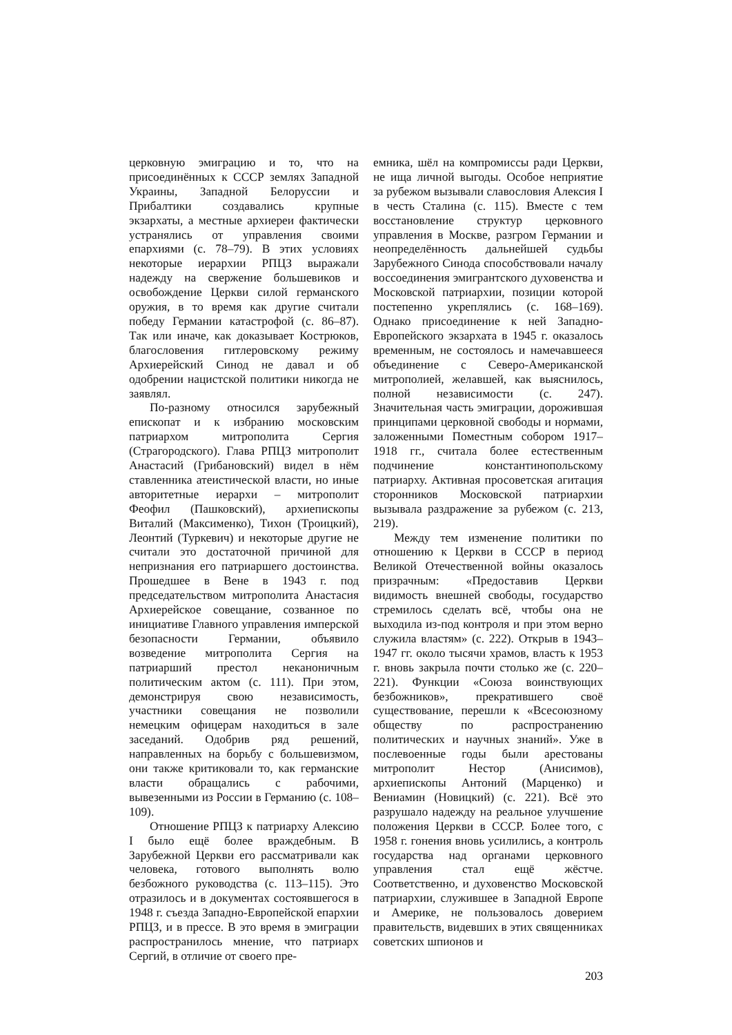церковную эмиграцию и то, что на присоединённых к СССР землях Западной Украины, Западной Белоруссии и Прибалтики создавались крупные экзархаты, а местные архиереи фактически устранялись от управления своими епархиями (с. 78–79). В этих условиях некоторые иерархии РПЦЗ выражали надежду на свержение большевиков и освобождение Церкви силой германского оружия, в то время как другие считали победу Германии катастрофой (с. 86–87). Так или иначе, как доказывает Кострюков, благословения гитлеровскому режиму Архиерейский Синод не давал и об одобрении нацистской политики никогда не заявлял.
По-разному относился зарубежный епископат и к избранию московским патриархом митрополита Сергия (Страгородского). Глава РПЦЗ митрополит Анастасий (Грибановский) видел в нём ставленника атеистической власти, но иные авторитетные иерархи – митрополит Феофил (Пашковский), архиепископы Виталий (Максименко), Тихон (Троицкий), Леонтий (Туркевич) и некоторые другие не считали это достаточной причиной для непризнания его патриаршего достоинства. Прошедшее в Вене в 1943 г. под председательством митрополита Анастасия Архиерейское совещание, созванное по инициативе Главного управления имперской безопасности Германии, объявило возведение митрополита Сергия на патриарший престол неканоничным политическим актом (с. 111). При этом, демонстрируя свою независимость, участники совещания не позволили немецким офицерам находиться в зале заседаний. Одобрив ряд решений, направленных на борьбу с большевизмом, они также критиковали то, как германские власти обращались с рабочими, вывезенными из России в Германию (с. 108–109).
Отношение РПЦЗ к патриарху Алексию I было ещё более враждебным. В Зарубежной Церкви его рассматривали как человека, готового выполнять волю безбожного руководства (с. 113–115). Это отразилось и в документах состоявшегося в 1948 г. съезда Западно-Европейской епархии РПЦЗ, и в прессе. В это время в эмиграции распространилось мнение, что патриарх Сергий, в отличие от своего пре-
емника, шёл на компромиссы ради Церкви, не ища личной выгоды. Особое неприятие за рубежом вызывали славословия Алексия I в честь Сталина (с. 115). Вместе с тем восстановление структур церковного управления в Москве, разгром Германии и неопределённость дальнейшей судьбы Зарубежного Синода способствовали началу воссоединения эмигрантского духовенства и Московской патриархии, позиции которой постепенно укреплялись (с. 168–169). Однако присоединение к ней Западно-Европейского экзархата в 1945 г. оказалось временным, не состоялось и намечавшееся объединение с Северо-Американской митрополией, желавшей, как выяснилось, полной независимости (с. 247). Значительная часть эмиграции, дорожившая принципами церковной свободы и нормами, заложенными Поместным собором 1917–1918 гг., считала более естественным подчинение константинопольскому патриарху. Активная просоветская агитация сторонников Московской патриархии вызывала раздражение за рубежом (с. 213, 219).
Между тем изменение политики по отношению к Церкви в СССР в период Великой Отечественной войны оказалось призрачным: «Предоставив Церкви видимость внешней свободы, государство стремилось сделать всё, чтобы она не выходила из-под контроля и при этом верно служила властям» (с. 222). Открыв в 1943–1947 гг. около тысячи храмов, власть к 1953 г. вновь закрыла почти столько же (с. 220–221). Функции «Союза воинствующих безбожников», прекратившего своё существование, перешли к «Всесоюзному обществу по распространению политических и научных знаний». Уже в послевоенные годы были арестованы митрополит Нестор (Анисимов), архиепископы Антоний (Марценко) и Вениамин (Новицкий) (с. 221). Всё это разрушало надежду на реальное улучшение положения Церкви в СССР. Более того, с 1958 г. гонения вновь усилились, а контроль государства над органами церковного управления стал ещё жёстче. Соответственно, и духовенство Московской патриархии, служившее в Западной Европе и Америке, не пользовалось доверием правительств, видевших в этих священниках советских шпионов и
203